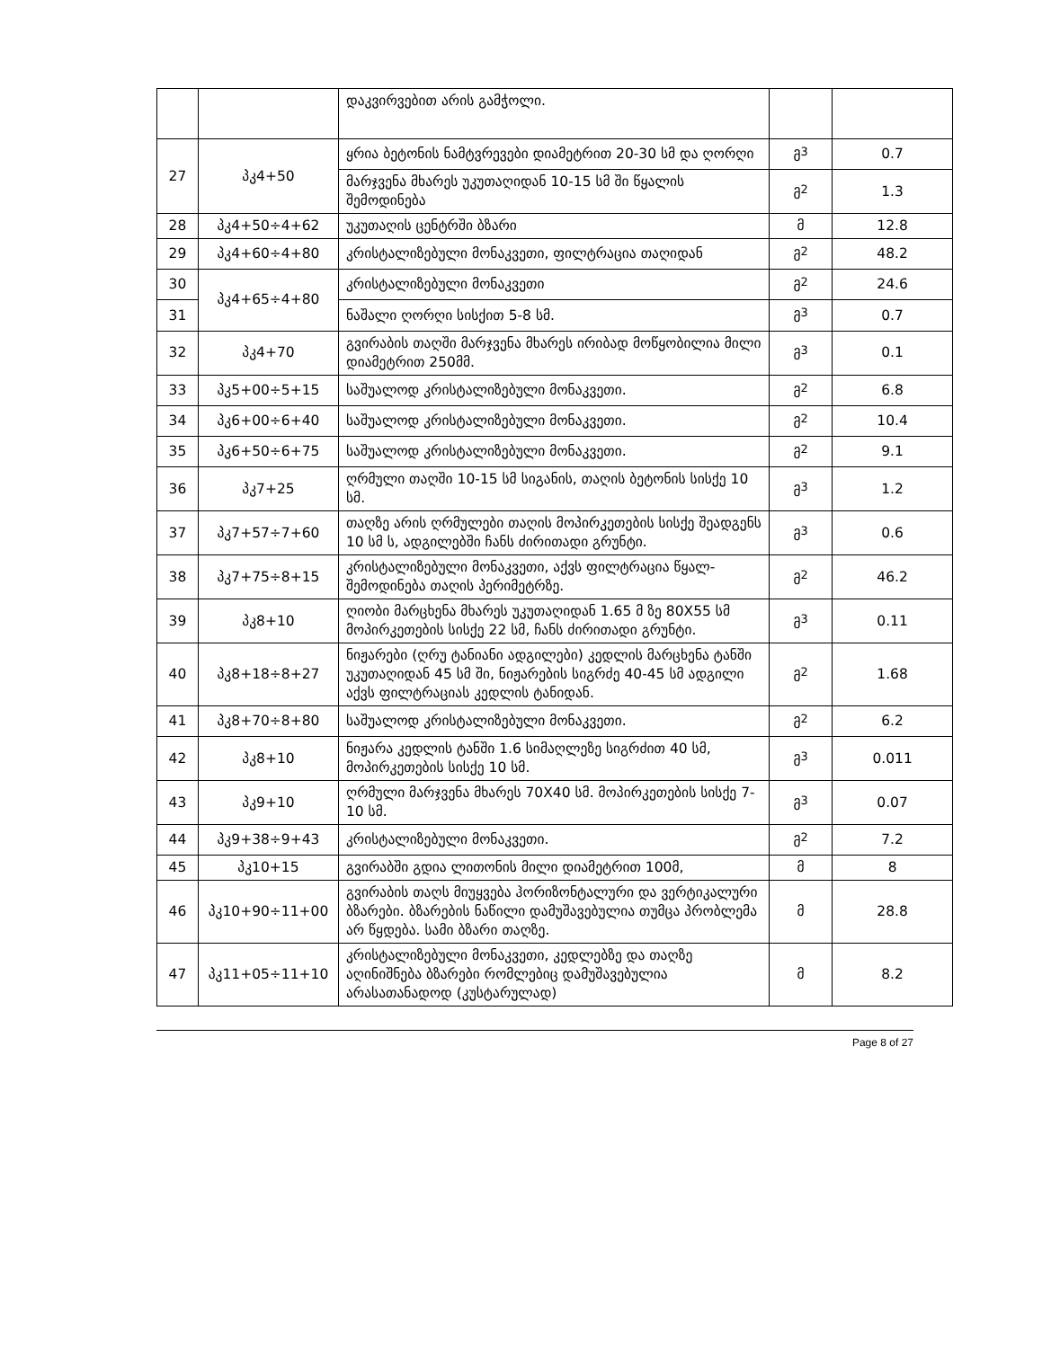| | | დაკვირვებით არის გამჭოლი. | | |
| 27 | პკ4+50 | ყრია ბეტონის ნამტვრევები დიამეტრით 20-30 სმ და ღორღი | მ<sup>3</sup> | 0.7 |
| | | მარჯვენა მხარეს უკუთაღიდან 10-15 სმ ში წყალის შემოდინება | მ<sup>2</sup> | 1.3 |
| 28 | პკ4+50÷4+62 | უკუთაღის ცენტრში ბზარი | მ | 12.8 |
| 29 | პკ4+60÷4+80 | კრისტალიზებული მონაკვეთი, ფილტრაცია თაღიდან | მ<sup>2</sup> | 48.2 |
| 30 | პკ4+65÷4+80 | კრისტალიზებული მონაკვეთი | მ<sup>2</sup> | 24.6 |
| 31 | | ნაშალი ღორღი სისქით 5-8 სმ. | მ<sup>3</sup> | 0.7 |
| 32 | პკ4+70 | გვირაბის თაღში მარჯვენა მხარეს ირიბად მოწყობილია მილი დიამეტრით 250მმ. | მ<sup>3</sup> | 0.1 |
| 33 | პკ5+00÷5+15 | საშუალოდ კრისტალიზებული მონაკვეთი. | მ<sup>2</sup> | 6.8 |
| 34 | პკ6+00÷6+40 | საშუალოდ კრისტალიზებული მონაკვეთი. | მ<sup>2</sup> | 10.4 |
| 35 | პკ6+50÷6+75 | საშუალოდ კრისტალიზებული მონაკვეთი. | მ<sup>2</sup> | 9.1 |
| 36 | პკ7+25 | ღრმული თაღში 10-15 სმ სიგანის, თაღის ბეტონის სისქე 10 სმ. | მ<sup>3</sup> | 1.2 |
| 37 | პკ7+57÷7+60 | თაღზე არის ღრმულები თაღის მოპირკეთების სისქე შეადგენს 10 სმ ს, ადგილებში ჩანს ძირითადი გრუნტი. | მ<sup>3</sup> | 0.6 |
| 38 | პკ7+75÷8+15 | კრისტალიზებული მონაკვეთი, აქვს ფილტრაცია წყალ-შემოდინება თაღის პერიმეტრზე. | მ<sup>2</sup> | 46.2 |
| 39 | პკ8+10 | ღიობი მარცხენა მხარეს უკუთაღიდან 1.65 მ ზე 80X55 სმ მოპირკეთების სისქე 22 სმ, ჩანს ძირითადი გრუნტი. | მ<sup>3</sup> | 0.11 |
| 40 | პკ8+18÷8+27 | ნიჟარები (ღრუ ტანიანი ადგილები) კედლის მარცხენა ტანში უკუთაღიდან 45 სმ ში, ნიჟარების სიგრძე 40-45 სმ ადგილი აქვს ფილტრაციას კედლის ტანიდან. | მ<sup>2</sup> | 1.68 |
| 41 | პკ8+70÷8+80 | საშუალოდ კრისტალიზებული მონაკვეთი. | მ<sup>2</sup> | 6.2 |
| 42 | პკ8+10 | ნიჟარა კედლის ტანში 1.6 სიმაღლეზე სიგრძით 40 სმ, მოპირკეთების სისქე 10 სმ. | მ<sup>3</sup> | 0.011 |
| 43 | პკ9+10 | ღრმული მარჯვენა მხარეს 70X40 სმ. მოპირკეთების სისქე 7-10 სმ. | მ<sup>3</sup> | 0.07 |
| 44 | პკ9+38÷9+43 | კრისტალიზებული მონაკვეთი. | მ<sup>2</sup> | 7.2 |
| 45 | პკ10+15 | გვირაბში გდია ლითონის მილი დიამეტრით 100მ, | მ | 8 |
| 46 | პკ10+90÷11+00 | გვირაბის თაღს მიუყვება ჰორიზონტალური და ვერტიკალური ბზარები. ბზარების ნაწილი დამუშავებულია თუმცა პრობლემა არ წყდება. სამი ბზარი თაღზე. | მ | 28.8 |
| 47 | პკ11+05÷11+10 | კრისტალიზებული მონაკვეთი, კედლებზე და თაღზე აღინიშნება ბზარები რომლებიც დამუშავებულია არასათანადოდ (კუსტარულად) | მ | 8.2 |
Page 8 of 27